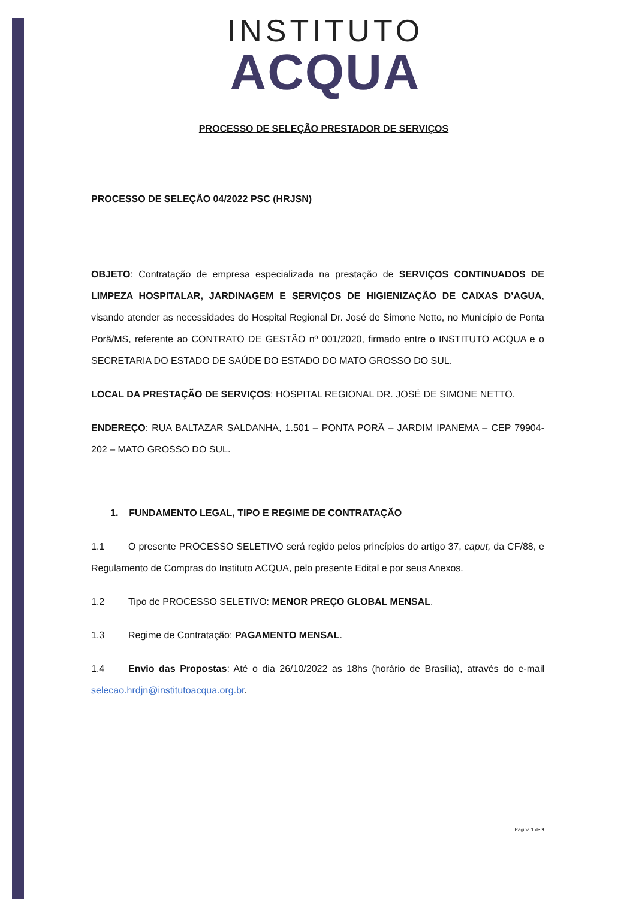INSTITUTO
ACQUA
PROCESSO DE SELEÇÃO PRESTADOR DE SERVIÇOS
PROCESSO DE SELEÇÃO 04/2022 PSC (HRJSN)
OBJETO: Contratação de empresa especializada na prestação de SERVIÇOS CONTINUADOS DE LIMPEZA HOSPITALAR, JARDINAGEM E SERVIÇOS DE HIGIENIZAÇÃO DE CAIXAS D’AGUA, visando atender as necessidades do Hospital Regional Dr. José de Simone Netto, no Município de Ponta Porã/MS, referente ao CONTRATO DE GESTÃO nº 001/2020, firmado entre o INSTITUTO ACQUA e o SECRETARIA DO ESTADO DE SAÚDE DO ESTADO DO MATO GROSSO DO SUL.
LOCAL DA PRESTAÇÃO DE SERVIÇOS: HOSPITAL REGIONAL DR. JOSÉ DE SIMONE NETTO.
ENDEREÇO: RUA BALTAZAR SALDANHA, 1.501 – PONTA PORÃ – JARDIM IPANEMA – CEP 79904-202 – MATO GROSSO DO SUL.
1. FUNDAMENTO LEGAL, TIPO E REGIME DE CONTRATAÇÃO
1.1 O presente PROCESSO SELETIVO será regido pelos princípios do artigo 37, caput, da CF/88, e Regulamento de Compras do Instituto ACQUA, pelo presente Edital e por seus Anexos.
1.2 Tipo de PROCESSO SELETIVO: MENOR PREÇO GLOBAL MENSAL.
1.3 Regime de Contratação: PAGAMENTO MENSAL.
1.4 Envio das Propostas: Até o dia 26/10/2022 as 18hs (horário de Brasília), através do e-mail selecao.hrdjn@institutoacqua.org.br.
Página 1 de 9